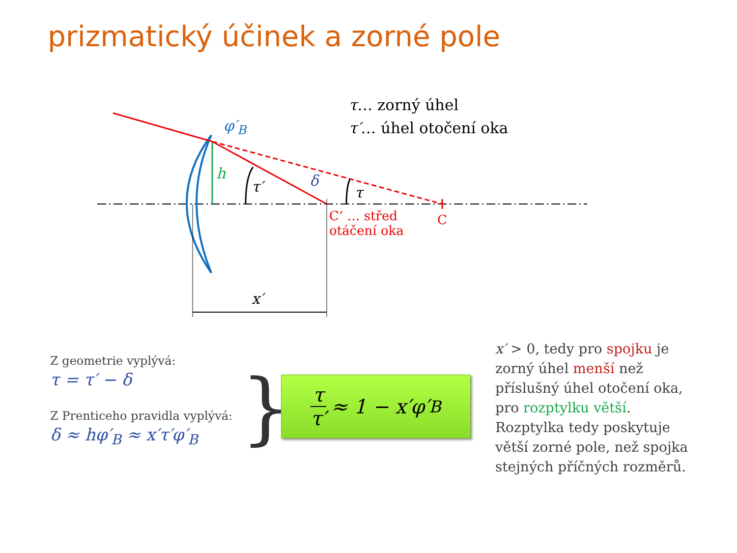prizmatický účinek a zorné pole
τ… zorný úhel
τ′… úhel otočení oka
φ′<sub>B</sub>
h
τ′ δ
τ
C‘ … střed
otáčení oka
C
x′
Z geometrie vyplývá:
τ = τ′ − δ
Z Prenticeho pravidla vyplývá:
δ ≈ hφ′<sub>B</sub> ≈ x′τ′φ′<sub>B</sub>
} τ τ′ ≈ 1 − x′φ′<sub>B</sub>
x′ > 0, tedy pro spojku je zorný úhel menší než příslušný úhel otočení oka, pro rozptylku větší. Rozptylka tedy poskytuje větší zorné pole, než spojka stejných příčných rozměrů.